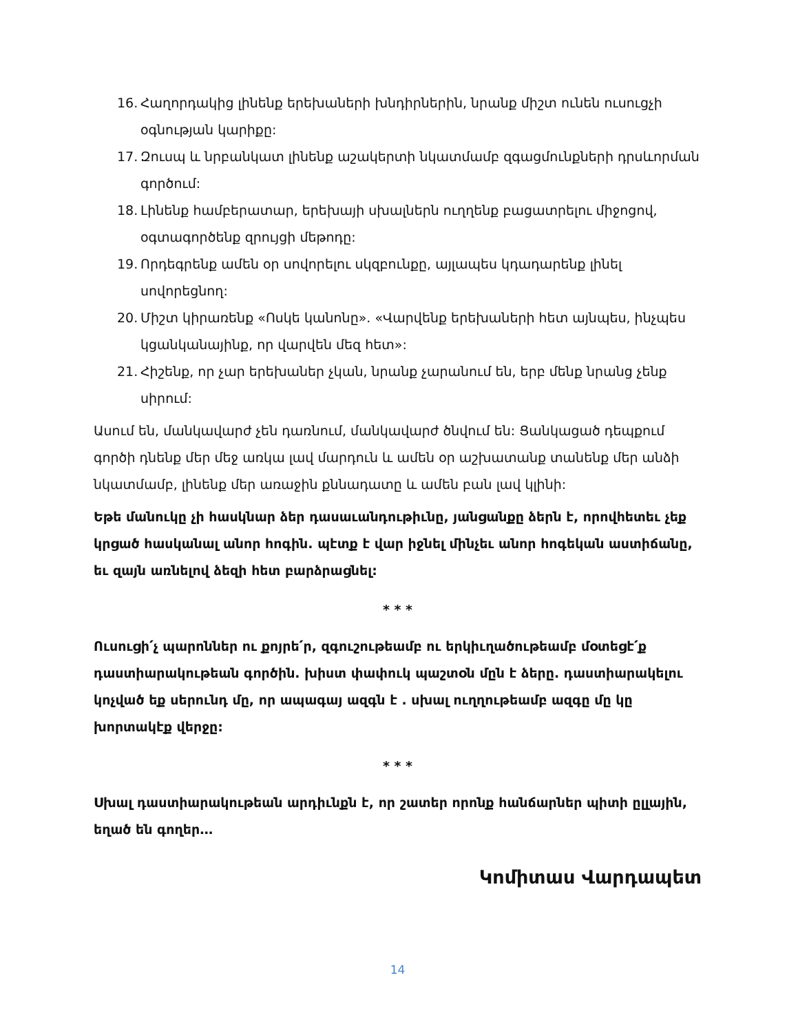16. Հաղորդակից լինենք երեխաների խնդիրներին, նրանք միշտ ունեն ուսուցչի օգնության կարիքը:
17. Զուսպ և նրբանկատ լինենք աշակերտի նկատմամբ զգացմունքների դրսևորման գործում:
18. Լինենք համբերատար, երեխայի սխալներն ուղղենք բացատրելու միջոցով, օգտագործենք զրույցի մեթոդը:
19. Որդեգրենք ամեն օր սովորելու սկզբունքը, այլապես կդադարենք լինել սովորեցնող:
20. Միշտ կիրառենք «Ոսկե կանոնը». «Վարվենք երեխաների հետ այնպես, ինչպես կցանկանայինք, որ վարվեն մեզ հետ»:
21. Հիշենք, որ չար երեխաներ չկան, նրանք չարանում են, երբ մենք նրանց չենք սիրում:
Ասում են, մանկավարժ չեն դառնում, մանկավարժ ծնվում են: Ցանկացած դեպքում գործի դնենք մեր մեջ առկա լավ մարդուն և ամեն օր աշխատանք տանենք մեր անձի նկատմամբ, լինենք մեր առաջին քննադատը և ամեն բան լավ կլինի:
Եթե մանուկը չի հասկնար ձեր դասաւանդութիւնը, յանցանքը ձերն է, որովհետեւ չեք կրցած հասկանալ անոր հոգին. պէտք է վար իջնել մինչեւ անոր հոգեկան աստիճանը, եւ զայն առնելով ձեզի հետ բարձրացնել:
* * *
Ուսուցի՛չ պարոններ ու քոյրե՛ր, զգուշութեամբ ու երկիւղածութեամբ մօտեցէ՛ք դաստիարակութեան գործին. խիստ փափուկ պաշտօն մըն է ձերը. դաստիարակելու կոչված եք սերունդ մը, որ ապագայ ազգն է . սխալ ուղղութեամբ ազգը մը կը խորտակէք վերջը:
* * *
Սխալ դաստիարակութեան արդիւնքն է, որ շատեր որոնք հանճարներ պիտի ըլլային, եղած են գողեր…
Կոմիտաս Վարդապետ
14